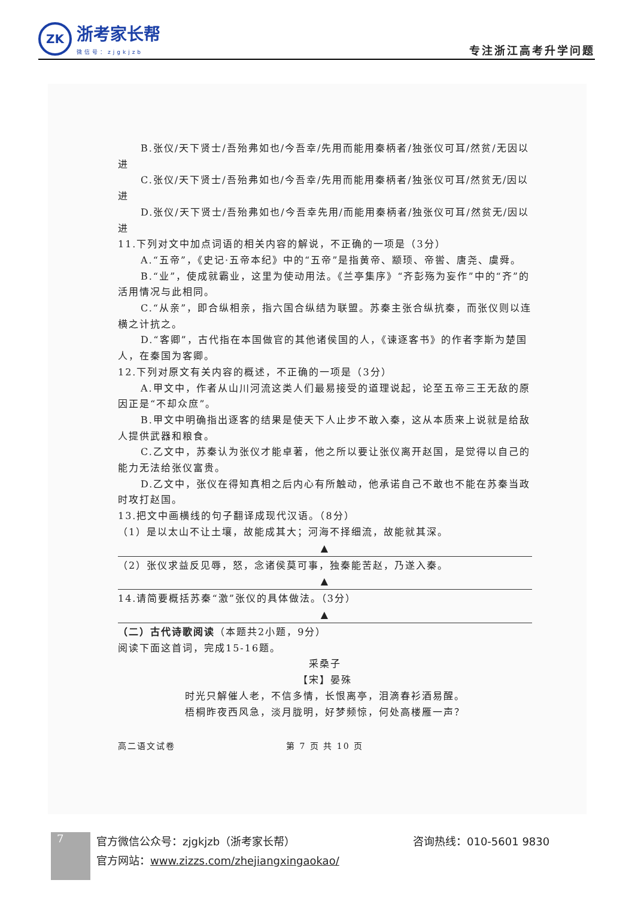ZK
浙考家长帮
微信号：zjgkjzb
专注浙江高考升学问题
B.张仪/天下贤士/吾殆弗如也/今吾幸/先用而能用秦柄者/独张仪可耳/然贫/无因以进
C.张仪/天下贤士/吾殆弗如也/今吾幸/先用而能用秦柄者/独张仪可耳/然贫无/因以进
D.张仪/天下贤士/吾殆弗如也/今吾幸先用/而能用秦柄者/独张仪可耳/然贫无/因以进
11.下列对文中加点词语的相关内容的解说，不正确的一项是（3分）
A.“五帝”，《史记·五帝本纪》中的“五帝”是指黄帝、颛顼、帝喾、唐尧、虞舜。
B.“业”，使成就霸业，这里为使动用法。《兰亭集序》“齐彭殇为妄作”中的“齐”的活用情况与此相同。
C.“从亲”，即合纵相亲，指六国合纵结为联盟。苏秦主张合纵抗秦，而张仪则以连横之计抗之。
D.“客卿”，古代指在本国做官的其他诸侯国的人，《谏逐客书》的作者李斯为楚国人，在秦国为客卿。
12.下列对原文有关内容的概述，不正确的一项是（3分）
A.甲文中，作者从山川河流这类人们最易接受的道理说起，论至五帝三王无敌的原因正是“不却众庶”。
B.甲文中明确指出逐客的结果是使天下人止步不敢入秦，这从本质来上说就是给敌人提供武器和粮食。
C.乙文中，苏秦认为张仪才能卓著，他之所以要让张仪离开赵国，是觉得以自己的能力无法给张仪富贵。
D.乙文中，张仪在得知真相之后内心有所触动，他承诺自己不敢也不能在苏秦当政时攻打赵国。
13.把文中画横线的句子翻译成现代汉语。（8分）
（1）是以太山不让土壤，故能成其大；河海不择细流，故能就其深。
▲
（2）张仪求益反见辱，怒，念诸侯莫可事，独秦能苦赵，乃遂入秦。
▲
14.请简要概括苏秦“激”张仪的具体做法。（3分）
▲
（二）古代诗歌阅读（本题共2小题，9分）
阅读下面这首词，完成15-16题。
采桑子
【宋】晏殊
时光只解催人老，不信多情，长恨离亭，泪滴春衫酒易醒。
梧桐昨夜西风急，淡月胧明，好梦频惊，何处高楼雁一声？
高二语文试卷 第 7 页 共 10 页
7
官方微信公众号：zjgkjzb（浙考家长帮）
官方网站：www.zizzs.com/zhejiangxingaokao/
咨询热线：010-5601 9830